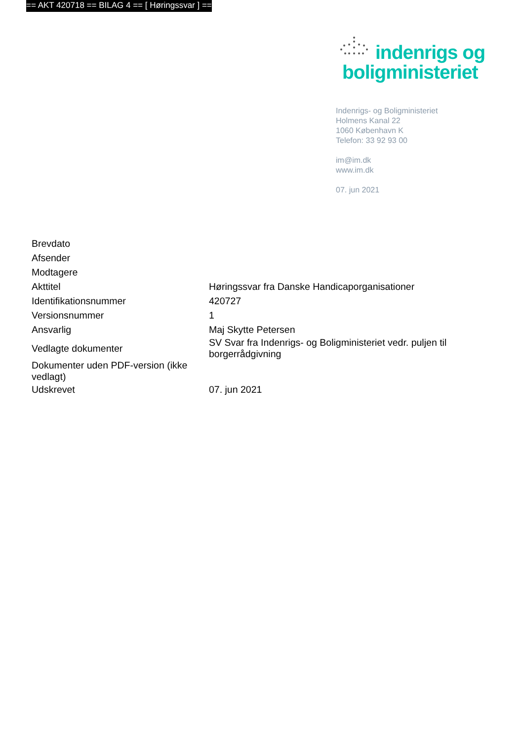== AKT 420718 == BILAG 4 == [ Høringssvar ] ==
indenrigs og
boligministeriet
Indenrigs- og Boligministeriet
Holmens Kanal 22
1060 København K
Telefon: 33 92 93 00
im@im.dk
www.im.dk
07. jun 2021
| Brevdato | |
| Afsender | |
| Modtagere | |
| Akttitel | Høringssvar fra Danske Handicaporganisationer |
| Identifikationsnummer | 420727 |
| Versionsnummer | 1 |
| Ansvarlig | Maj Skytte Petersen |
| Vedlagte dokumenter | SV Svar fra Indenrigs- og Boligministeriet vedr. puljen til borgerrådgivning |
| Dokumenter uden PDF-version (ikke vedlagt) | |
| Udskrevet | 07. jun 2021 |